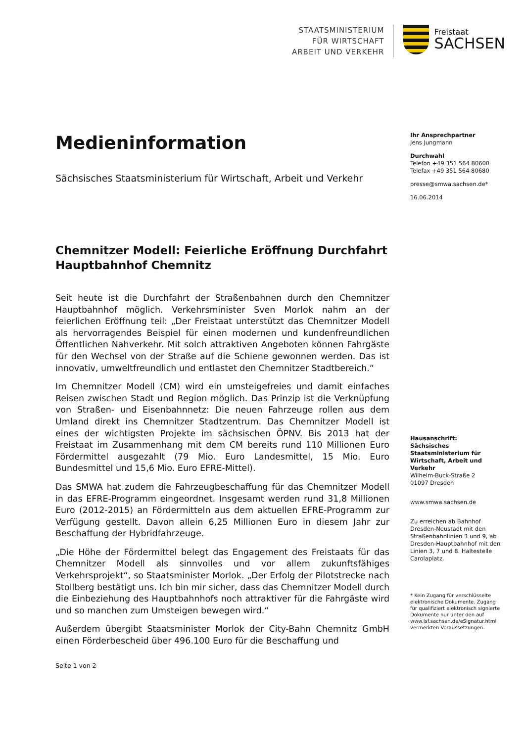STAATSMINISTERIUM
FÜR WIRTSCHAFT
ARBEIT UND VERKEHR
Freistaat
SACHSEN
Medieninformation
Sächsisches Staatsministerium für Wirtschaft, Arbeit und Verkehr
Chemnitzer Modell: Feierliche Eröffnung Durchfahrt Hauptbahnhof Chemnitz
Seit heute ist die Durchfahrt der Straßenbahnen durch den Chemnitzer Hauptbahnhof möglich. Verkehrsminister Sven Morlok nahm an der feierlichen Eröffnung teil: „Der Freistaat unterstützt das Chemnitzer Modell als hervorragendes Beispiel für einen modernen und kundenfreundlichen Öffentlichen Nahverkehr. Mit solch attraktiven Angeboten können Fahrgäste für den Wechsel von der Straße auf die Schiene gewonnen werden. Das ist innovativ, umweltfreundlich und entlastet den Chemnitzer Stadtbereich.“
Im Chemnitzer Modell (CM) wird ein umsteigefreies und damit einfaches Reisen zwischen Stadt und Region möglich. Das Prinzip ist die Verknüpfung von Straßen- und Eisenbahnnetz: Die neuen Fahrzeuge rollen aus dem Umland direkt ins Chemnitzer Stadtzentrum. Das Chemnitzer Modell ist eines der wichtigsten Projekte im sächsischen ÖPNV. Bis 2013 hat der Freistaat im Zusammenhang mit dem CM bereits rund 110 Millionen Euro Fördermittel ausgezahlt (79 Mio. Euro Landesmittel, 15 Mio. Euro Bundesmittel und 15,6 Mio. Euro EFRE-Mittel).
Das SMWA hat zudem die Fahrzeugbeschaffung für das Chemnitzer Modell in das EFRE-Programm eingeordnet. Insgesamt werden rund 31,8 Millionen Euro (2012-2015) an Fördermitteln aus dem aktuellen EFRE-Programm zur Verfügung gestellt. Davon allein 6,25 Millionen Euro in diesem Jahr zur Beschaffung der Hybridfahrzeuge.
„Die Höhe der Fördermittel belegt das Engagement des Freistaats für das Chemnitzer Modell als sinnvolles und vor allem zukunftsfähiges Verkehrsprojekt“, so Staatsminister Morlok. „Der Erfolg der Pilotstrecke nach Stollberg bestätigt uns. Ich bin mir sicher, dass das Chemnitzer Modell durch die Einbeziehung des Hauptbahnhofs noch attraktiver für die Fahrgäste wird und so manchen zum Umsteigen bewegen wird.“
Außerdem übergibt Staatsminister Morlok der City-Bahn Chemnitz GmbH einen Förderbescheid über 496.100 Euro für die Beschaffung und
Seite 1 von 2
Ihr Ansprechpartner
Jens Jungmann
Durchwahl
Telefon +49 351 564 80600
Telefax +49 351 564 80680
presse@smwa.sachsen.de*
16.06.2014
Hausanschrift:
Sächsisches Staatsministerium für Wirtschaft, Arbeit und Verkehr
Wilhelm-Buck-Straße 2
01097 Dresden
www.smwa.sachsen.de
Zu erreichen ab Bahnhof Dresden-Neustadt mit den Straßenbahnlinien 3 und 9, ab Dresden-Hauptbahnhof mit den Linien 3, 7 und 8. Haltestelle Carolaplatz.
* Kein Zugang für verschlüsselte elektronische Dokumente. Zugang für qualifiziert elektronisch signierte Dokumente nur unter den auf www.lsf.sachsen.de/eSignatur.html vermerkten Voraussetzungen.